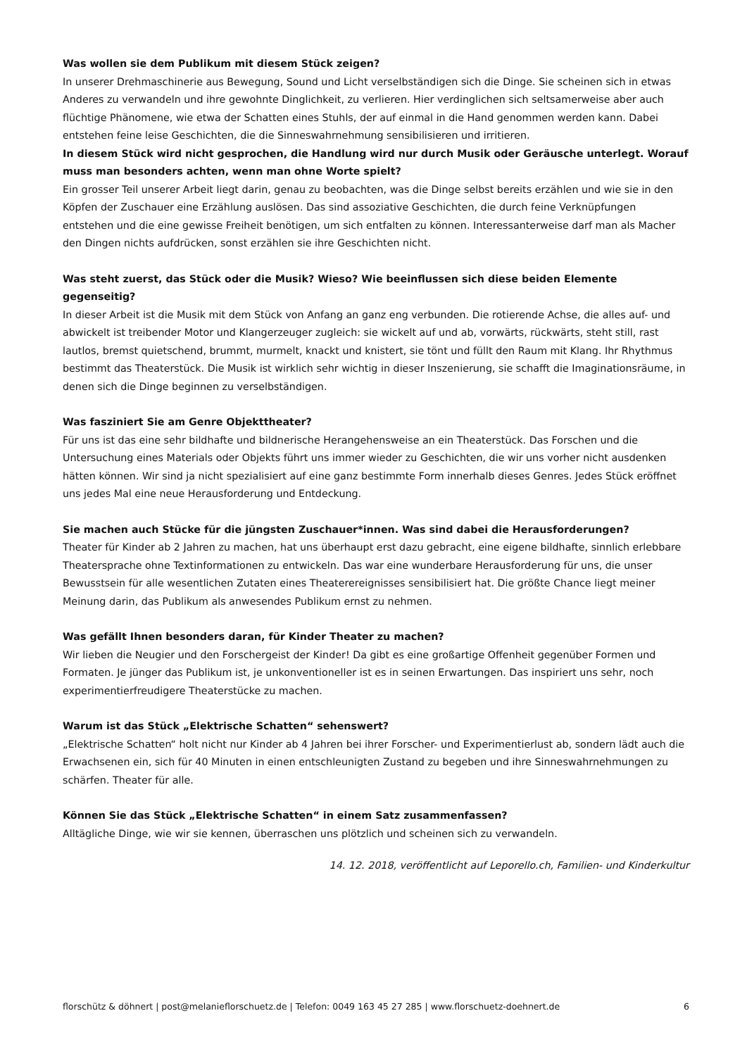Was wollen sie dem Publikum mit diesem Stück zeigen?
In unserer Drehmaschinerie aus Bewegung, Sound und Licht verselbständigen sich die Dinge. Sie scheinen sich in etwas Anderes zu verwandeln und ihre gewohnte Dinglichkeit, zu verlieren. Hier verdinglichen sich seltsamerweise aber auch flüchtige Phänomene, wie etwa der Schatten eines Stuhls, der auf einmal in die Hand genommen werden kann. Dabei entstehen feine leise Geschichten, die die Sinneswahrnehmung sensibilisieren und irritieren.
In diesem Stück wird nicht gesprochen, die Handlung wird nur durch Musik oder Geräusche unterlegt. Worauf muss man besonders achten, wenn man ohne Worte spielt?
Ein grosser Teil unserer Arbeit liegt darin, genau zu beobachten, was die Dinge selbst bereits erzählen und wie sie in den Köpfen der Zuschauer eine Erzählung auslösen. Das sind assoziative Geschichten, die durch feine Verknüpfungen entstehen und die eine gewisse Freiheit benötigen, um sich entfalten zu können. Interessanterweise darf man als Macher den Dingen nichts aufdrücken, sonst erzählen sie ihre Geschichten nicht.
Was steht zuerst, das Stück oder die Musik? Wieso? Wie beeinflussen sich diese beiden Elemente gegenseitig?
In dieser Arbeit ist die Musik mit dem Stück von Anfang an ganz eng verbunden. Die rotierende Achse, die alles auf- und abwickelt ist treibender Motor und Klangerzeuger zugleich: sie wickelt auf und ab, vorwärts, rückwärts, steht still, rast lautlos, bremst quietschend, brummt, murmelt, knackt und knistert, sie tönt und füllt den Raum mit Klang. Ihr Rhythmus bestimmt das Theaterstück. Die Musik ist wirklich sehr wichtig in dieser Inszenierung, sie schafft die Imaginationsräume, in denen sich die Dinge beginnen zu verselbständigen.
Was fasziniert Sie am Genre Objekttheater?
Für uns ist das eine sehr bildhafte und bildnerische Herangehensweise an ein Theaterstück. Das Forschen und die Untersuchung eines Materials oder Objekts führt uns immer wieder zu Geschichten, die wir uns vorher nicht ausdenken hätten können. Wir sind ja nicht spezialisiert auf eine ganz bestimmte Form innerhalb dieses Genres. Jedes Stück eröffnet uns jedes Mal eine neue Herausforderung und Entdeckung.
Sie machen auch Stücke für die jüngsten Zuschauer*innen. Was sind dabei die Herausforderungen?
Theater für Kinder ab 2 Jahren zu machen, hat uns überhaupt erst dazu gebracht, eine eigene bildhafte, sinnlich erlebbare Theatersprache ohne Textinformationen zu entwickeln. Das war eine wunderbare Herausforderung für uns, die unser Bewusstsein für alle wesentlichen Zutaten eines Theaterereignisses sensibilisiert hat. Die größte Chance liegt meiner Meinung darin, das Publikum als anwesendes Publikum ernst zu nehmen.
Was gefällt Ihnen besonders daran, für Kinder Theater zu machen?
Wir lieben die Neugier und den Forschergeist der Kinder! Da gibt es eine großartige Offenheit gegenüber Formen und Formaten. Je jünger das Publikum ist, je unkonventioneller ist es in seinen Erwartungen. Das inspiriert uns sehr, noch experimentierfreudigere Theaterstücke zu machen.
Warum ist das Stück „Elektrische Schatten“ sehenswert?
„Elektrische Schatten“ holt nicht nur Kinder ab 4 Jahren bei ihrer Forscher- und Experimentierlust ab, sondern lädt auch die Erwachsenen ein, sich für 40 Minuten in einen entschleunigten Zustand zu begeben und ihre Sinneswahrnehmungen zu schärfen. Theater für alle.
Können Sie das Stück „Elektrische Schatten“ in einem Satz zusammenfassen?
Alltägliche Dinge, wie wir sie kennen, überraschen uns plötzlich und scheinen sich zu verwandeln.
14. 12. 2018, veröffentlicht auf Leporello.ch, Familien- und Kinderkultur
florschütz & döhnert | post@melanieflorschuetz.de | Telefon: 0049 163 45 27 285 | www.florschuetz-doehnert.de 6